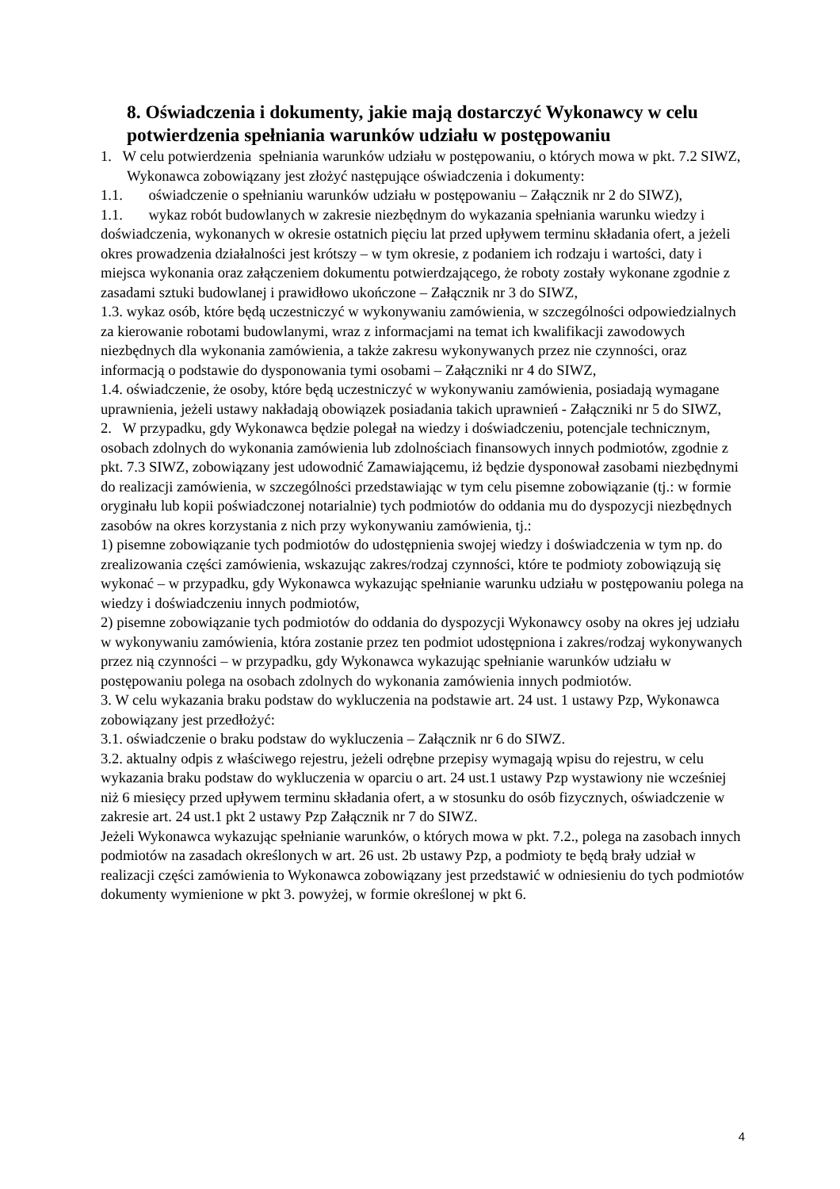8. Oświadczenia i dokumenty, jakie mają dostarczyć Wykonawcy w celu potwierdzenia spełniania warunków udziału w postępowaniu
1. W celu potwierdzenia spełniania warunków udziału w postępowaniu, o których mowa w pkt. 7.2 SIWZ, Wykonawca zobowiązany jest złożyć następujące oświadczenia i dokumenty:
1.1. oświadczenie o spełnianiu warunków udziału w postępowaniu – Załącznik nr 2 do SIWZ),
1.1. wykaz robót budowlanych w zakresie niezbędnym do wykazania spełniania warunku wiedzy i doświadczenia, wykonanych w okresie ostatnich pięciu lat przed upływem terminu składania ofert, a jeżeli okres prowadzenia działalności jest krótszy – w tym okresie, z podaniem ich rodzaju i wartości, daty i miejsca wykonania oraz załączeniem dokumentu potwierdzającego, że roboty zostały wykonane zgodnie z zasadami sztuki budowlanej i prawidłowo ukończone – Załącznik nr 3 do SIWZ,
1.3. wykaz osób, które będą uczestniczyć w wykonywaniu zamówienia, w szczególności odpowiedzialnych za kierowanie robotami budowlanymi, wraz z informacjami na temat ich kwalifikacji zawodowych niezbędnych dla wykonania zamówienia, a także zakresu wykonywanych przez nie czynności, oraz informacją o podstawie do dysponowania tymi osobami – Załączniki nr 4 do SIWZ,
1.4. oświadczenie, że osoby, które będą uczestniczyć w wykonywaniu zamówienia, posiadają wymagane uprawnienia, jeżeli ustawy nakładają obowiązek posiadania takich uprawnień - Załączniki nr 5 do SIWZ,
2. W przypadku, gdy Wykonawca będzie polegał na wiedzy i doświadczeniu, potencjale technicznym, osobach zdolnych do wykonania zamówienia lub zdolnościach finansowych innych podmiotów, zgodnie z pkt. 7.3 SIWZ, zobowiązany jest udowodnić Zamawiającemu, iż będzie dysponował zasobami niezbędnymi do realizacji zamówienia, w szczególności przedstawiając w tym celu pisemne zobowiązanie (tj.: w formie oryginału lub kopii poświadczonej notarialnie) tych podmiotów do oddania mu do dyspozycji niezbędnych zasobów na okres korzystania z nich przy wykonywaniu zamówienia, tj.:
1) pisemne zobowiązanie tych podmiotów do udostępnienia swojej wiedzy i doświadczenia w tym np. do zrealizowania części zamówienia, wskazując zakres/rodzaj czynności, które te podmioty zobowiązują się wykonać – w przypadku, gdy Wykonawca wykazując spełnianie warunku udziału w postępowaniu polega na wiedzy i doświadczeniu innych podmiotów,
2) pisemne zobowiązanie tych podmiotów do oddania do dyspozycji Wykonawcy osoby na okres jej udziału w wykonywaniu zamówienia, która zostanie przez ten podmiot udostępniona i zakres/rodzaj wykonywanych przez nią czynności – w przypadku, gdy Wykonawca wykazując spełnianie warunków udziału w postępowaniu polega na osobach zdolnych do wykonania zamówienia innych podmiotów.
3. W celu wykazania braku podstaw do wykluczenia na podstawie art. 24 ust. 1 ustawy Pzp, Wykonawca zobowiązany jest przedłożyć:
3.1. oświadczenie o braku podstaw do wykluczenia – Załącznik nr 6 do SIWZ.
3.2. aktualny odpis z właściwego rejestru, jeżeli odrębne przepisy wymagają wpisu do rejestru, w celu wykazania braku podstaw do wykluczenia w oparciu o art. 24 ust.1 ustawy Pzp wystawiony nie wcześniej niż 6 miesięcy przed upływem terminu składania ofert, a w stosunku do osób fizycznych, oświadczenie w zakresie art. 24 ust.1 pkt 2 ustawy Pzp Załącznik nr 7 do SIWZ.
Jeżeli Wykonawca wykazując spełnianie warunków, o których mowa w pkt. 7.2., polega na zasobach innych podmiotów na zasadach określonych w art. 26 ust. 2b ustawy Pzp, a podmioty te będą brały udział w realizacji części zamówienia to Wykonawca zobowiązany jest przedstawić w odniesieniu do tych podmiotów dokumenty wymienione w pkt 3. powyżej, w formie określonej w pkt 6.
4